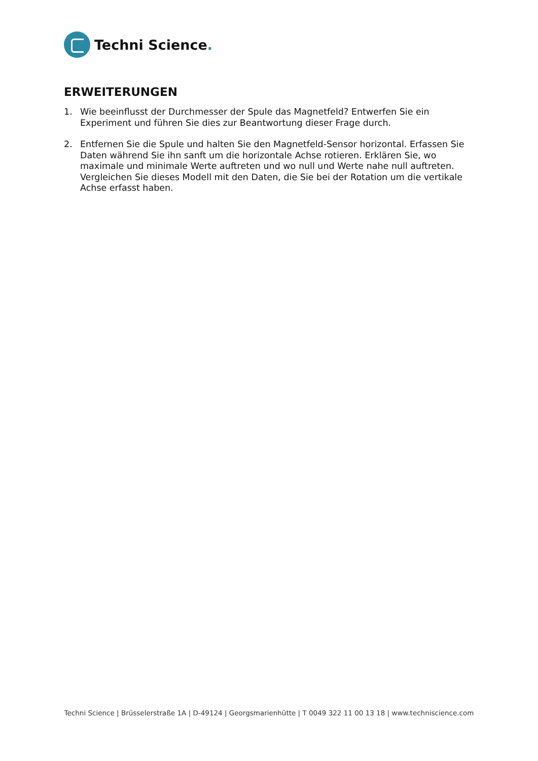Techni Science.
ERWEITERUNGEN
1. Wie beeinflusst der Durchmesser der Spule das Magnetfeld? Entwerfen Sie ein Experiment und führen Sie dies zur Beantwortung dieser Frage durch.
2. Entfernen Sie die Spule und halten Sie den Magnetfeld-Sensor horizontal. Erfassen Sie Daten während Sie ihn sanft um die horizontale Achse rotieren. Erklären Sie, wo maximale und minimale Werte auftreten und wo null und Werte nahe null auftreten. Vergleichen Sie dieses Modell mit den Daten, die Sie bei der Rotation um die vertikale Achse erfasst haben.
Techni Science | Brüsselerstraße 1A | D-49124 | Georgsmarienhütte | T 0049 322 11 00 13 18 | www.techniscience.com